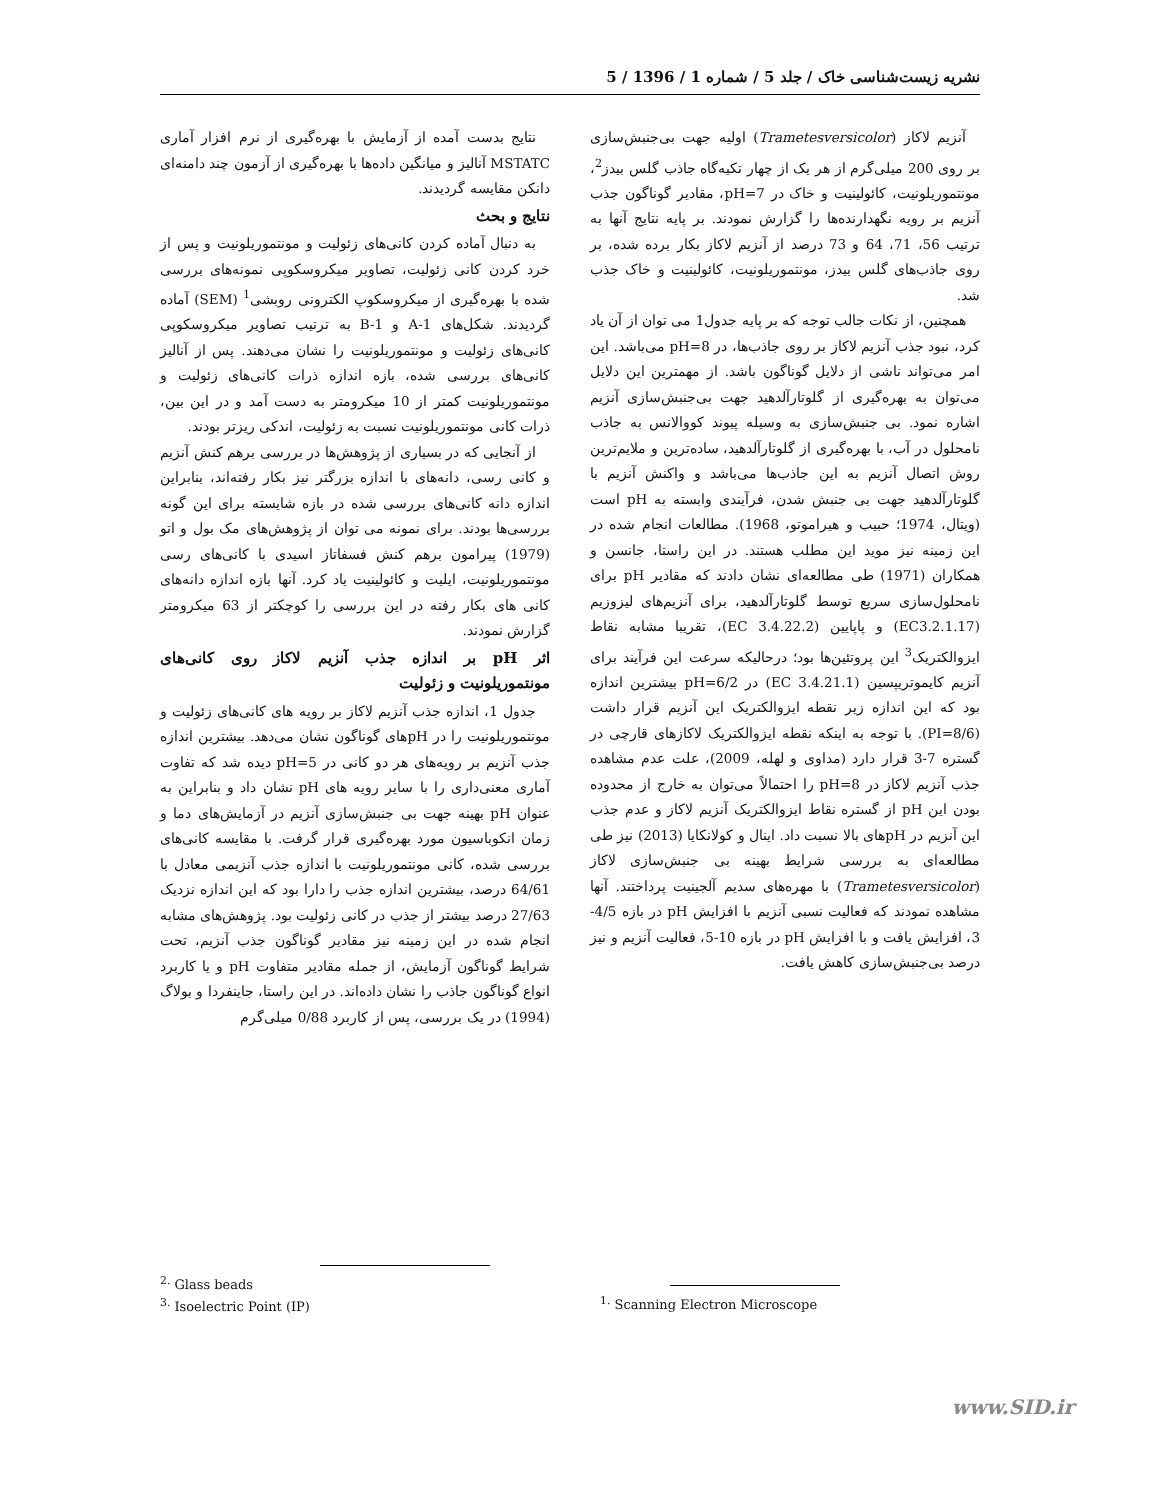نشریه زیست‌شناسی خاک / جلد 5 / شماره 1 / 1396 / 5
نتایج بدست آمده از آزمایش با بهره‌گیری از نرم افزار آماری MSTATC آنالیز و میانگین داده‌ها با بهره‌گیری از آزمون چند دامنه‌ای دانکن مقایسه گردیدند.
نتایج و بحث
به دنبال آماده کردن کانی‌های زئولیت و مونتموریلونیت و پس از خرد کردن کانی زئولیت، تصاویر میکروسکوپی نمونه‌های بررسی شده با بهره‌گیری از میکروسکوپ الکترونی روبشی<sup>1</sup> (SEM) آماده گردیدند. شکل‌های A-1 و B-1 به ترتیب تصاویر میکروسکوپی کانی‌های زئولیت و مونتموریلونیت را نشان می‌دهند. پس از آنالیز کانی‌های بررسی شده، بازه اندازه ذرات کانی‌های زئولیت و مونتموریلونیت کمتر از 10 میکرومتر به دست آمد و در این بین، ذرات کانی مونتموریلونیت نسبت به زئولیت، اندکی ریزتر بودند.
از آنجایی که در بسیاری از پژوهش‌ها در بررسی برهم کنش آنزیم و کانی رسی، دانه‌های با اندازه بزرگتر نیز بکار رفته‌اند، بنابراین اندازه دانه کانی‌های بررسی شده در بازه شایسته برای این گونه بررسی‌ها بودند. برای نمونه می توان از پژوهش‌های مک بول و اتو (1979) پیرامون برهم کنش فسفاتاز اسیدی با کانی‌های رسی مونتموریلونیت، ایلیت و کائولینیت یاد کرد. آنها بازه اندازه دانه‌های کانی های بکار رفته در این بررسی را کوچکتر از 63 میکرومتر گزارش نمودند.
اثر pH بر اندازه جذب آنزیم لاکاز روی کانی‌های مونتموریلونیت و زئولیت
جدول 1، اندازه جذب آنزیم لاکاز بر رویه های کانی‌های زئولیت و مونتموریلونیت را در pHهای گوناگون نشان می‌دهد. بیشترین اندازه جذب آنزیم بر رویه‌های هر دو کانی در pH=5 دیده شد که تفاوت آماری معنی‌داری را با سایر رویه های pH نشان داد و بنابراین به عنوان pH بهینه جهت بی جنبش‌سازی آنزیم در آزمایش‌های دما و زمان انکوباسیون مورد بهره‌گیری قرار گرفت. با مقایسه کانی‌های بررسی شده، کانی مونتموریلونیت با اندازه جذب آنزیمی معادل با 64/61 درصد، بیشترین اندازه جذب را دارا بود که این اندازه نزدیک 27/63 درصد بیشتر از جذب در کانی زئولیت بود. پژوهش‌های مشابه انجام شده در این زمینه نیز مقادیر گوناگون جذب آنزیم، تحت شرایط گوناگون آزمایش، از جمله مقادیر متفاوت pH و یا کاربرد انواع گوناگون جاذب را نشان داده‌اند. در این راستا، جاینفردا و بولاگ (1994) در یک بررسی، پس از کاربرد 0/88 میلی‌گرم
آنزیم لاکاز (Trametesversicolor) اولیه جهت بی‌جنبش‌سازی بر روی 200 میلی‌گرم از هر یک از چهار تکیه‌گاه جاذب گلس بیدز<sup>2</sup>، مونتموریلونیت، کائولینیت و خاک در pH=7، مقادیر گوناگون جذب آنزیم بر رویه نگهدارنده‌ها را گزارش نمودند. بر پایه نتایج آنها به ترتیب 56، 71، 64 و 73 درصد از آنزیم لاکاز بکار برده شده، بر روی جاذب‌های گلس بیدز، مونتموریلونیت، کائولینیت و خاک جذب شد.
همچنین، از نکات جالب توجه که بر پایه جدول1 می توان از آن یاد کرد، نبود جذب آنزیم لاکاز بر روی جاذب‌ها، در pH=8 می‌باشد. این امر می‌تواند ناشی از دلایل گوناگون باشد. از مهمترین این دلایل می‌توان به بهره‌گیری از گلوتارآلدهید جهت بی‌جنبش‌سازی آنزیم اشاره نمود. بی جنبش‌سازی به وسیله پیوند کووالانس به جاذب نامحلول در آب، با بهره‌گیری از گلوتارآلدهید، ساده‌ترین و ملایم‌ترین روش اتصال آنزیم به این جاذب‌ها می‌باشد و واکنش آنزیم با گلوتارآلدهید جهت بی جنبش شدن، فرآیندی وابسته به pH است (ویتال، 1974؛ حبیب و هیراموتو، 1968). مطالعات انجام شده در این زمینه نیز موید این مطلب هستند. در این راستا، جانسن و همکاران (1971) طی مطالعه‌ای نشان دادند که مقادیر pH برای نامحلول‌سازی سریع توسط گلوتارآلدهید، برای آنزیم‌های لیزوزیم (EC3.2.1.17) و پاپایین (EC 3.4.22.2)، تقریبا مشابه نقاط ایزوالکتریک<sup>3</sup> این پروتئین‌ها بود؛ درحالیکه سرعت این فرآیند برای آنزیم کایموتریپسین (EC 3.4.21.1) در pH=6/2 بیشترین اندازه بود که این اندازه زیر نقطه ایزوالکتریک این آنزیم قرار داشت (PI=8/6). با توجه به اینکه نقطه ایزوالکتریک لاکازهای قارچی در گستره 7-3 قرار دارد (مداوی و لهله، 2009)، علت عدم مشاهده جذب آنزیم لاکاز در pH=8 را احتمالاً می‌توان به خارج از محدوده بودن این pH از گستره نقاط ایزوالکتریک آنزیم لاکاز و عدم جذب این آنزیم در pHهای بالا نسبت داد. اینال و کولانکایا (2013) نیز طی مطالعه‌ای به بررسی شرایط بهینه بی جنبش‌سازی لاکاز (Trametesversicolor) با مهره‌های سدیم آلجینیت پرداختند. آنها مشاهده نمودند که فعالیت نسبی آنزیم با افزایش pH در بازه 4/5-3، افزایش یافت و با افزایش pH در بازه 10-5، فعالیت آنزیم و نیز درصد بی‌جنبش‌سازی کاهش یافت.
<sup>2.</sup> Glass beads
<sup>3.</sup> Isoelectric Point (IP)
<sup>1.</sup> Scanning Electron Microscope
www.SID.ir